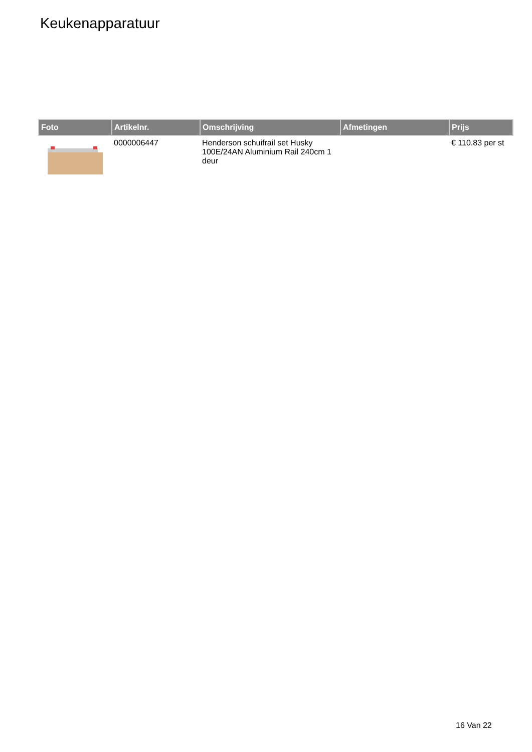Keukenapparatuur
| Foto | Artikelnr. | Omschrijving | Afmetingen | Prijs |
| --- | --- | --- | --- | --- |
| | 0000006447 | Henderson schuifrail set Husky 100E/24AN Aluminium Rail 240cm 1 deur | | € 110.83 per st |
16 Van 22